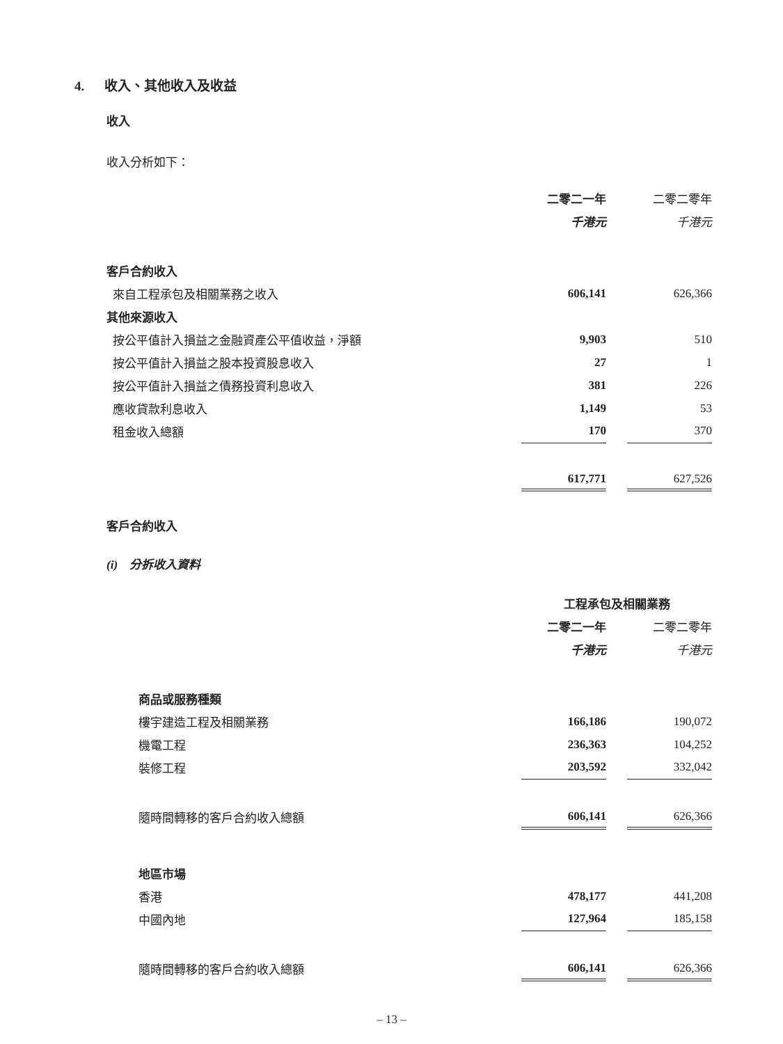4. 收入、其他收入及收益
收入
收入分析如下：
| | 二零二一年 | | 二零二零年 |
| | 千港元 | | 千港元 |
| 客戶合約收入 | | | |
| 來自工程承包及相關業務之收入 | 606,141 | | 626,366 |
| 其他來源收入 | | | |
| 按公平值計入損益之金融資產公平值收益，淨額 | 9,903 | | 510 |
| 按公平值計入損益之股本投資股息收入 | 27 | | 1 |
| 按公平值計入損益之債務投資利息收入 | 381 | | 226 |
| 應收貸款利息收入 | 1,149 | | 53 |
| 租金收入總額 | 170 | | 370 |
| | 617,771 | | 627,526 |
客戶合約收入
(i) 分拆收入資料
| | 工程承包及相關業務 | | |
| | 二零二一年 | | 二零二零年 |
| | 千港元 | | 千港元 |
| 商品或服務種類 | | | |
| 樓宇建造工程及相關業務 | 166,186 | | 190,072 |
| 機電工程 | 236,363 | | 104,252 |
| 裝修工程 | 203,592 | | 332,042 |
| 隨時間轉移的客戶合約收入總額 | 606,141 | | 626,366 |
| 地區市場 | | | |
| 香港 | 478,177 | | 441,208 |
| 中國內地 | 127,964 | | 185,158 |
| 隨時間轉移的客戶合約收入總額 | 606,141 | | 626,366 |
– 13 –